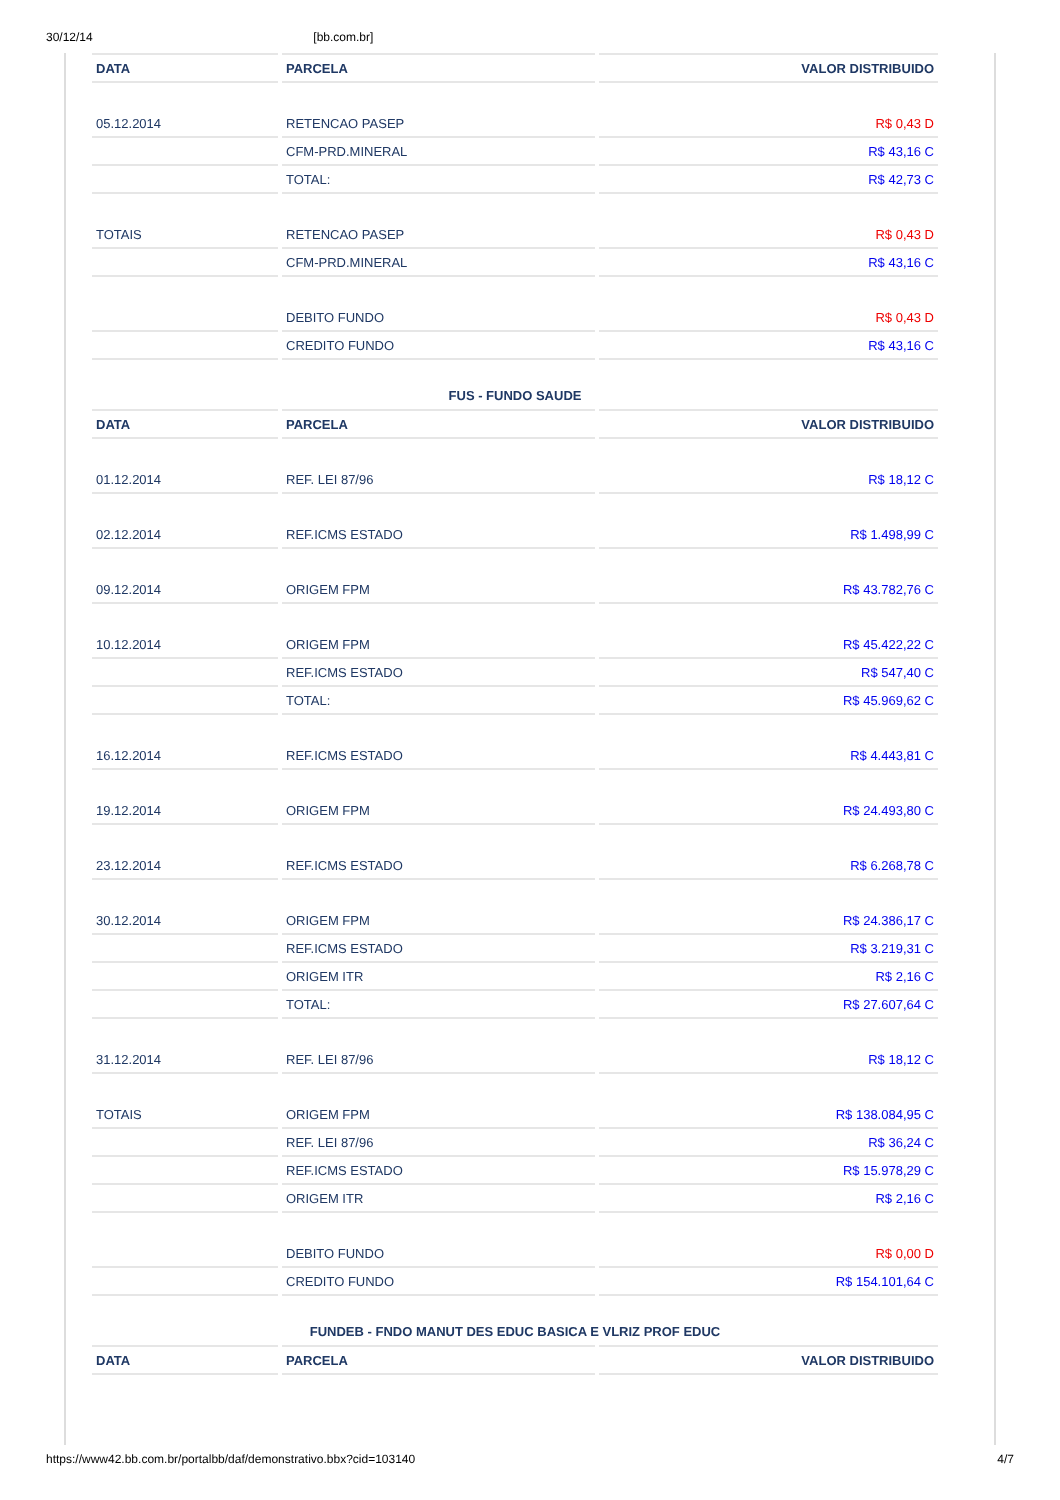30/12/14 [bb.com.br]
| DATA | PARCELA | VALOR DISTRIBUIDO |
| --- | --- | --- |
| 05.12.2014 | RETENCAO PASEP | R$ 0,43 D |
| | CFM-PRD.MINERAL | R$ 43,16 C |
| | TOTAL: | R$ 42,73 C |
| TOTAIS | RETENCAO PASEP | R$ 0,43 D |
| | CFM-PRD.MINERAL | R$ 43,16 C |
| | DEBITO FUNDO | R$ 0,43 D |
| | CREDITO FUNDO | R$ 43,16 C |
FUS - FUNDO SAUDE
| DATA | PARCELA | VALOR DISTRIBUIDO |
| --- | --- | --- |
| 01.12.2014 | REF. LEI 87/96 | R$ 18,12 C |
| 02.12.2014 | REF.ICMS ESTADO | R$ 1.498,99 C |
| 09.12.2014 | ORIGEM FPM | R$ 43.782,76 C |
| 10.12.2014 | ORIGEM FPM | R$ 45.422,22 C |
| | REF.ICMS ESTADO | R$ 547,40 C |
| | TOTAL: | R$ 45.969,62 C |
| 16.12.2014 | REF.ICMS ESTADO | R$ 4.443,81 C |
| 19.12.2014 | ORIGEM FPM | R$ 24.493,80 C |
| 23.12.2014 | REF.ICMS ESTADO | R$ 6.268,78 C |
| 30.12.2014 | ORIGEM FPM | R$ 24.386,17 C |
| | REF.ICMS ESTADO | R$ 3.219,31 C |
| | ORIGEM ITR | R$ 2,16 C |
| | TOTAL: | R$ 27.607,64 C |
| 31.12.2014 | REF. LEI 87/96 | R$ 18,12 C |
| TOTAIS | ORIGEM FPM | R$ 138.084,95 C |
| | REF. LEI 87/96 | R$ 36,24 C |
| | REF.ICMS ESTADO | R$ 15.978,29 C |
| | ORIGEM ITR | R$ 2,16 C |
| | DEBITO FUNDO | R$ 0,00 D |
| | CREDITO FUNDO | R$ 154.101,64 C |
FUNDEB - FNDO MANUT DES EDUC BASICA E VLRIZ PROF EDUC
| DATA | PARCELA | VALOR DISTRIBUIDO |
| --- | --- | --- |
https://www42.bb.com.br/portalbb/daf/demonstrativo.bbx?cid=103140 4/7